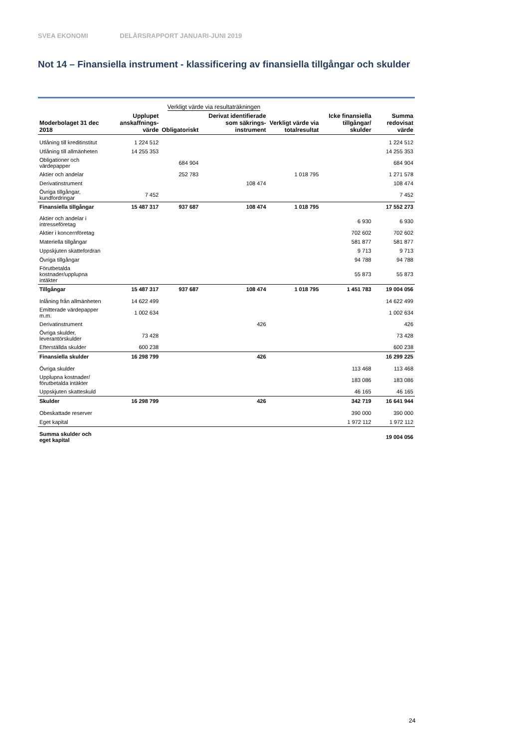SVEA EKONOMI DELÅRSRAPPORT JANUARI-JUNI 2019
Not 14 – Finansiella instrument - klassificering av finansiella tillgångar och skulder
| | | Verkligt värde via resultaträkningen | | | | |
| Moderbolaget 31 dec 2018 | Upplupet anskaffnings-värde | Obligatoriskt | Derivat identifierade som säkrings-instrument | Verkligt värde via totalresultat | Icke finansiella tillgångar/ skulder | Summa redovisat värde |
| Utlåning till kreditinstitut | 1 224 512 | | | | | 1 224 512 |
| Utlåning till allmänheten | 14 255 353 | | | | | 14 255 353 |
| Obligationer och värdepapper | | 684 904 | | | | 684 904 |
| Aktier och andelar | | 252 783 | | 1 018 795 | | 1 271 578 |
| Derivatinstrument | | | 108 474 | | | 108 474 |
| Övriga tillgångar, kundfordringar | 7 452 | | | | | 7 452 |
| Finansiella tillgångar | 15 487 317 | 937 687 | 108 474 | 1 018 795 | | 17 552 273 |
| Aktier och andelar i intresseföretag | | | | | 6 930 | 6 930 |
| Aktier i koncernföretag | | | | | 702 602 | 702 602 |
| Materiella tillgångar | | | | | 581 877 | 581 877 |
| Uppskjuten skattefordran | | | | | 9 713 | 9 713 |
| Övriga tillgångar | | | | | 94 788 | 94 788 |
| Förutbetalda kostnader/upplupna intäkter | | | | | 55 873 | 55 873 |
| Tillgångar | 15 487 317 | 937 687 | 108 474 | 1 018 795 | 1 451 783 | 19 004 056 |
| Inlåning från allmänheten | 14 622 499 | | | | | 14 622 499 |
| Emitterade värdepapper m.m. | 1 002 634 | | | | | 1 002 634 |
| Derivatinstrument | | | 426 | | | 426 |
| Övriga skulder, leverantörskulder | 73 428 | | | | | 73 428 |
| Efterställda skulder | 600 238 | | | | | 600 238 |
| Finansiella skulder | 16 298 799 | | 426 | | | 16 299 225 |
| Övriga skulder | | | | | 113 468 | 113 468 |
| Upplupna kostnader/ förutbetalda intäkter | | | | | 183 086 | 183 086 |
| Uppskjuten skatteskuld | | | | | 46 165 | 46 165 |
| Skulder | 16 298 799 | | 426 | | 342 719 | 16 641 944 |
| Obeskattade reserver | | | | | 390 000 | 390 000 |
| Eget kapital | | | | | 1 972 112 | 1 972 112 |
| Summa skulder och eget kapital | | | | | | 19 004 056 |
24